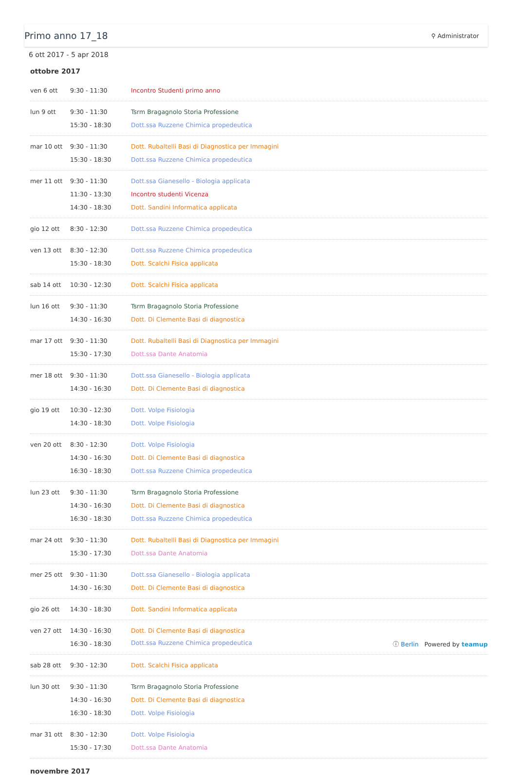Primo anno 17_18
⚲ Administrator
6 ott 2017 - 5 apr 2018
ottobre 2017
| ven 6 ott | 9:30 - 11:30 | Incontro Studenti primo anno |
| lun 9 ott | 9:30 - 11:30 | Tsrm Bragagnolo Storia Professione |
| | 15:30 - 18:30 | Dott.ssa Ruzzene Chimica propedeutica |
| mar 10 ott | 9:30 - 11:30 | Dott. Rubaltelli Basi di Diagnostica per Immagini |
| | 15:30 - 18:30 | Dott.ssa Ruzzene Chimica propedeutica |
| mer 11 ott | 9:30 - 11:30 | Dott.ssa Gianesello - Biologia applicata |
| | 11:30 - 13:30 | Incontro studenti Vicenza |
| | 14:30 - 18:30 | Dott. Sandini Informatica applicata |
| gio 12 ott | 8:30 - 12:30 | Dott.ssa Ruzzene Chimica propedeutica |
| ven 13 ott | 8:30 - 12:30 | Dott.ssa Ruzzene Chimica propedeutica |
| | 15:30 - 18:30 | Dott. Scalchi Fisica applicata |
| sab 14 ott | 10:30 - 12:30 | Dott. Scalchi Fisica applicata |
| lun 16 ott | 9:30 - 11:30 | Tsrm Bragagnolo Storia Professione |
| | 14:30 - 16:30 | Dott. Di Clemente Basi di diagnostica |
| mar 17 ott | 9:30 - 11:30 | Dott. Rubaltelli Basi di Diagnostica per Immagini |
| | 15:30 - 17:30 | Dott.ssa Dante Anatomia |
| mer 18 ott | 9:30 - 11:30 | Dott.ssa Gianesello - Biologia applicata |
| | 14:30 - 16:30 | Dott. Di Clemente Basi di diagnostica |
| gio 19 ott | 10:30 - 12:30 | Dott. Volpe Fisiologia |
| | 14:30 - 18:30 | Dott. Volpe Fisiologia |
| ven 20 ott | 8:30 - 12:30 | Dott. Volpe Fisiologia |
| | 14:30 - 16:30 | Dott. Di Clemente Basi di diagnostica |
| | 16:30 - 18:30 | Dott.ssa Ruzzene Chimica propedeutica |
| lun 23 ott | 9:30 - 11:30 | Tsrm Bragagnolo Storia Professione |
| | 14:30 - 16:30 | Dott. Di Clemente Basi di diagnostica |
| | 16:30 - 18:30 | Dott.ssa Ruzzene Chimica propedeutica |
| mar 24 ott | 9:30 - 11:30 | Dott. Rubaltelli Basi di Diagnostica per Immagini |
| | 15:30 - 17:30 | Dott.ssa Dante Anatomia |
| mer 25 ott | 9:30 - 11:30 | Dott.ssa Gianesello - Biologia applicata |
| | 14:30 - 16:30 | Dott. Di Clemente Basi di diagnostica |
| gio 26 ott | 14:30 - 18:30 | Dott. Sandini Informatica applicata |
| ven 27 ott | 14:30 - 16:30 | Dott. Di Clemente Basi di diagnostica |
| | 16:30 - 18:30 | Dott.ssa Ruzzene Chimica propedeutica ⓘ Berlin Powered by teamup |
| sab 28 ott | 9:30 - 12:30 | Dott. Scalchi Fisica applicata |
| lun 30 ott | 9:30 - 11:30 | Tsrm Bragagnolo Storia Professione |
| | 14:30 - 16:30 | Dott. Di Clemente Basi di diagnostica |
| | 16:30 - 18:30 | Dott. Volpe Fisiologia |
| mar 31 ott | 8:30 - 12:30 | Dott. Volpe Fisiologia |
| | 15:30 - 17:30 | Dott.ssa Dante Anatomia |
novembre 2017